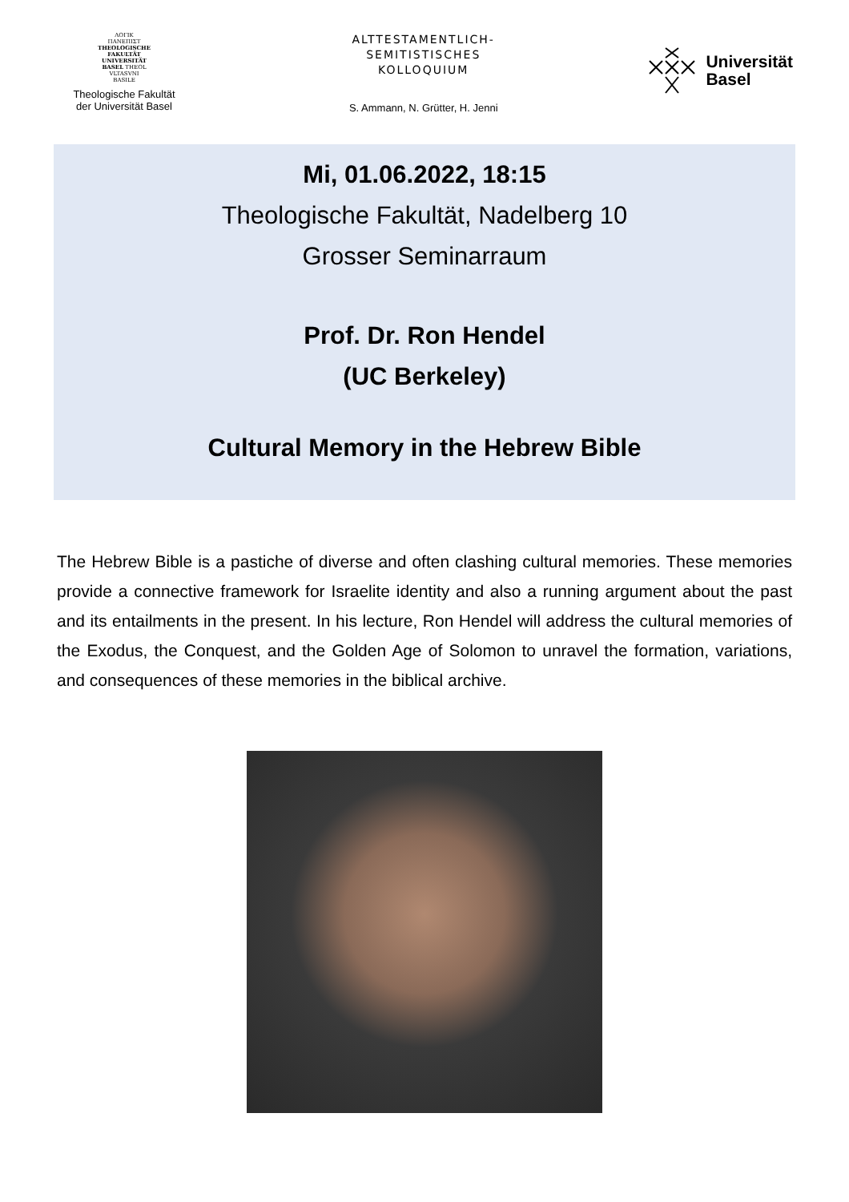ΛΟΓΙΚ
ΠΑΝΕΠΙΣΤ
THEOLOGISCHE
FAKULTÄT
UNIVERSITÄT
BASEL THEOL
VLTASVNI
BASILE
Theologische Fakultät
der Universität Basel
ALTTESTAMENTLICH-
SEMITISTISCHES
KOLLOQUIUM
S. Ammann, N. Grütter, H. Jenni
Universität
Basel
Mi, 01.06.2022, 18:15
Theologische Fakultät, Nadelberg 10
Grosser Seminarraum
Prof. Dr. Ron Hendel
(UC Berkeley)
Cultural Memory in the Hebrew Bible
The Hebrew Bible is a pastiche of diverse and often clashing cultural memories. These memories provide a connective framework for Israelite identity and also a running argument about the past and its entailments in the present. In his lecture, Ron Hendel will address the cultural memories of the Exodus, the Conquest, and the Golden Age of Solomon to unravel the formation, variations, and consequences of these memories in the biblical archive.